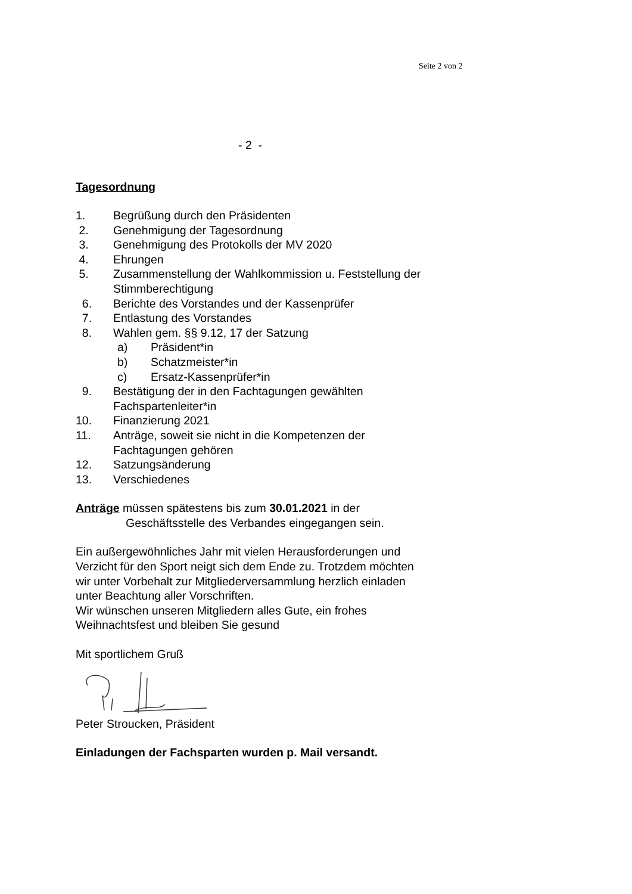Seite 2 von 2
- 2 -
Tagesordnung
1. Begrüßung durch den Präsidenten
2. Genehmigung der Tagesordnung
3. Genehmigung des Protokolls der MV 2020
4. Ehrungen
5. Zusammenstellung der Wahlkommission u. Feststellung der
Stimmberechtigung
6. Berichte des Vorstandes und der Kassenprüfer
7. Entlastung des Vorstandes
8. Wahlen gem. §§ 9.12, 17 der Satzung
a) Präsident*in
b) Schatzmeister*in
c) Ersatz-Kassenprüfer*in
9. Bestätigung der in den Fachtagungen gewählten
Fachspartenleiter*in
10. Finanzierung 2021
11. Anträge, soweit sie nicht in die Kompetenzen der
Fachtagungen gehören
12. Satzungsänderung
13. Verschiedenes
Anträge müssen spätestens bis zum 30.01.2021 in der
Geschäftsstelle des Verbandes eingegangen sein.
Ein außergewöhnliches Jahr mit vielen Herausforderungen und
Verzicht für den Sport neigt sich dem Ende zu. Trotzdem möchten
wir unter Vorbehalt zur Mitgliederversammlung herzlich einladen
unter Beachtung aller Vorschriften.
Wir wünschen unseren Mitgliedern alles Gute, ein frohes
Weihnachtsfest und bleiben Sie gesund
Mit sportlichem Gruß
Peter Stroucken, Präsident
Einladungen der Fachsparten wurden p. Mail versandt.